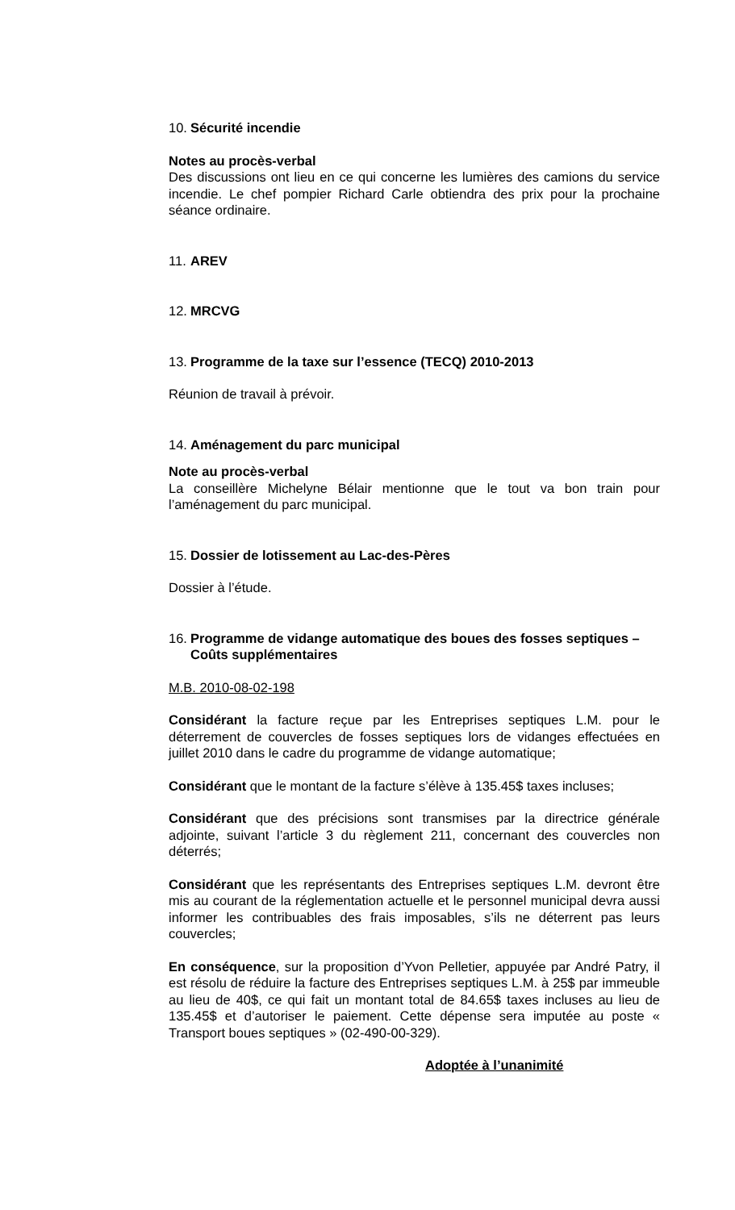10. Sécurité incendie
Notes au procès-verbal
Des discussions ont lieu en ce qui concerne les lumières des camions du service incendie. Le chef pompier Richard Carle obtiendra des prix pour la prochaine séance ordinaire.
11. AREV
12. MRCVG
13. Programme de la taxe sur l’essence (TECQ) 2010-2013
Réunion de travail à prévoir.
14. Aménagement du parc municipal
Note au procès-verbal
La conseillère Michelyne Bélair mentionne que le tout va bon train pour l’aménagement du parc municipal.
15. Dossier de lotissement au Lac-des-Pères
Dossier à l’étude.
16. Programme de vidange automatique des boues des fosses septiques – Coûts supplémentaires
M.B. 2010-08-02-198
Considérant la facture reçue par les Entreprises septiques L.M. pour le déterrement de couvercles de fosses septiques lors de vidanges effectuées en juillet 2010 dans le cadre du programme de vidange automatique;
Considérant que le montant de la facture s’élève à 135.45$ taxes incluses;
Considérant que des précisions sont transmises par la directrice générale adjointe, suivant l’article 3 du règlement 211, concernant des couvercles non déterrés;
Considérant que les représentants des Entreprises septiques L.M. devront être mis au courant de la réglementation actuelle et le personnel municipal devra aussi informer les contribuables des frais imposables, s’ils ne déterrent pas leurs couvercles;
En conséquence, sur la proposition d’Yvon Pelletier, appuyée par André Patry, il est résolu de réduire la facture des Entreprises septiques L.M. à 25$ par immeuble au lieu de 40$, ce qui fait un montant total de 84.65$ taxes incluses au lieu de 135.45$ et d’autoriser le paiement. Cette dépense sera imputée au poste « Transport boues septiques » (02-490-00-329).
Adoptée à l’unanimité